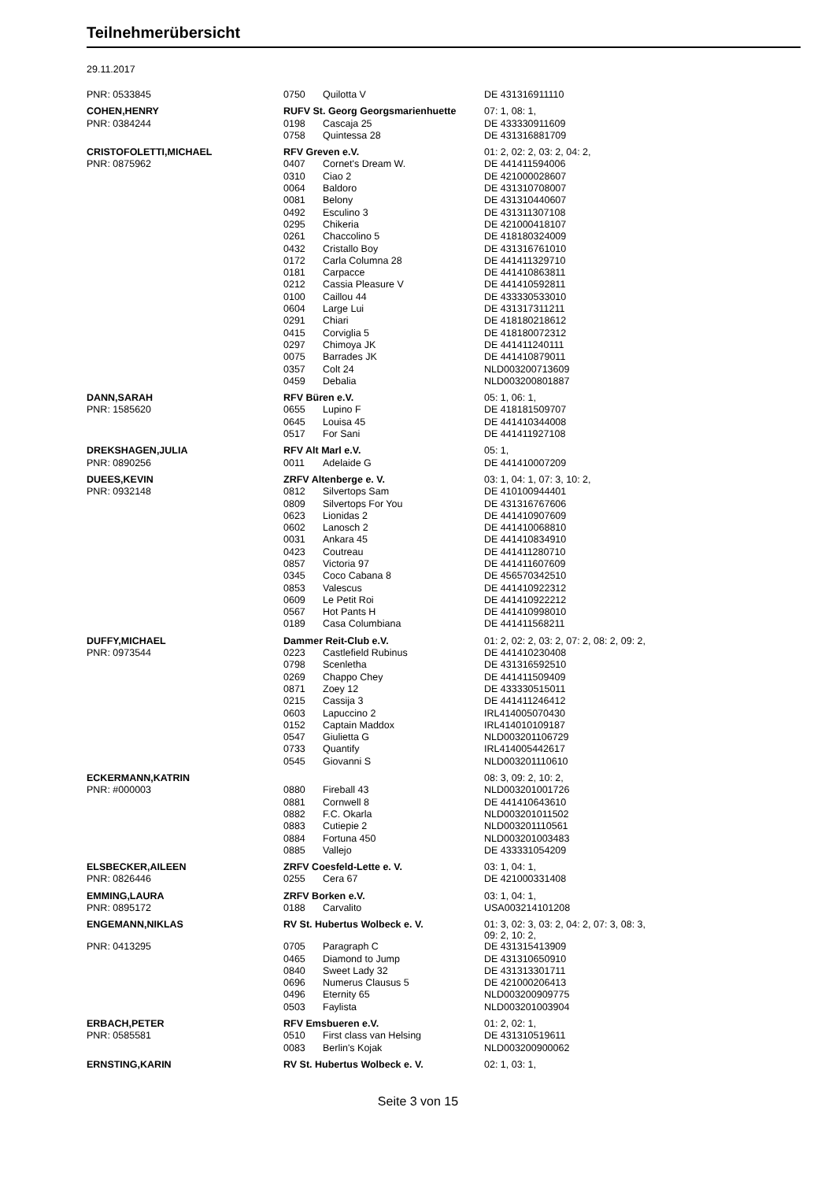Teilnehmerübersicht
29.11.2017
| PNR: 0533845 | 0750 | Quilotta V | DE 431316911110 |
| COHEN,HENRY | RUFV St. Georg Georgsmarienhuette | | 07: 1, 08: 1, |
| PNR: 0384244 | 0198 | Cascaja 25 | DE 433330911609 |
| | 0758 | Quintessa 28 | DE 431316881709 |
| CRISTOFOLETTI,MICHAEL | RFV Greven e.V. | | 01: 2, 02: 2, 03: 2, 04: 2, |
| PNR: 0875962 | 0407 | Cornet's Dream W. | DE 441411594006 |
| | 0310 | Ciao 2 | DE 421000028607 |
| | 0064 | Baldoro | DE 431310708007 |
| | 0081 | Belony | DE 431310440607 |
| | 0492 | Esculino 3 | DE 431311307108 |
| | 0295 | Chikeria | DE 421000418107 |
| | 0261 | Chaccolino 5 | DE 418180324009 |
| | 0432 | Cristallo Boy | DE 431316761010 |
| | 0172 | Carla Columna 28 | DE 441411329710 |
| | 0181 | Carpacce | DE 441410863811 |
| | 0212 | Cassia Pleasure V | DE 441410592811 |
| | 0100 | Caillou 44 | DE 433330533010 |
| | 0604 | Large Lui | DE 431317311211 |
| | 0291 | Chiari | DE 418180218612 |
| | 0415 | Corviglia 5 | DE 418180072312 |
| | 0297 | Chimoya JK | DE 441411240111 |
| | 0075 | Barrades JK | DE 441410879011 |
| | 0357 | Colt 24 | NLD003200713609 |
| | 0459 | Debalia | NLD003200801887 |
| DANN,SARAH | RFV Büren e.V. | | 05: 1, 06: 1, |
| PNR: 1585620 | 0655 | Lupino F | DE 418181509707 |
| | 0645 | Louisa 45 | DE 441410344008 |
| | 0517 | For Sani | DE 441411927108 |
| DREKSHAGEN,JULIA | RFV Alt Marl e.V. | | 05: 1, |
| PNR: 0890256 | 0011 | Adelaide G | DE 441410007209 |
| DUEES,KEVIN | ZRFV Altenberge e. V. | | 03: 1, 04: 1, 07: 3, 10: 2, |
| PNR: 0932148 | 0812 | Silvertops Sam | DE 410100944401 |
| | 0809 | Silvertops For You | DE 431316767606 |
| | 0623 | Lionidas 2 | DE 441410907609 |
| | 0602 | Lanosch 2 | DE 441410068810 |
| | 0031 | Ankara 45 | DE 441410834910 |
| | 0423 | Coutreau | DE 441411280710 |
| | 0857 | Victoria 97 | DE 441411607609 |
| | 0345 | Coco Cabana 8 | DE 456570342510 |
| | 0853 | Valescus | DE 441410922312 |
| | 0609 | Le Petit Roi | DE 441410922212 |
| | 0567 | Hot Pants H | DE 441410998010 |
| | 0189 | Casa Columbiana | DE 441411568211 |
| DUFFY,MICHAEL | Dammer Reit-Club e.V. | | 01: 2, 02: 2, 03: 2, 07: 2, 08: 2, 09: 2, |
| PNR: 0973544 | 0223 | Castlefield Rubinus | DE 441410230408 |
| | 0798 | Scenletha | DE 431316592510 |
| | 0269 | Chappo Chey | DE 441411509409 |
| | 0871 | Zoey 12 | DE 433330515011 |
| | 0215 | Cassija 3 | DE 441411246412 |
| | 0603 | Lapuccino 2 | IRL414005070430 |
| | 0152 | Captain Maddox | IRL414010109187 |
| | 0547 | Giulietta G | NLD003201106729 |
| | 0733 | Quantify | IRL414005442617 |
| | 0545 | Giovanni S | NLD003201110610 |
| ECKERMANN,KATRIN | | | 08: 3, 09: 2, 10: 2, |
| PNR: #000003 | 0880 | Fireball 43 | NLD003201001726 |
| | 0881 | Cornwell 8 | DE 441410643610 |
| | 0882 | F.C. Okarla | NLD003201011502 |
| | 0883 | Cutiepie 2 | NLD003201110561 |
| | 0884 | Fortuna 450 | NLD003201003483 |
| | 0885 | Vallejo | DE 433331054209 |
| ELSBECKER,AILEEN | ZRFV Coesfeld-Lette e. V. | | 03: 1, 04: 1, |
| PNR: 0826446 | 0255 | Cera 67 | DE 421000331408 |
| EMMING,LAURA | ZRFV Borken e.V. | | 03: 1, 04: 1, |
| PNR: 0895172 | 0188 | Carvalito | USA003214101208 |
| ENGEMANN,NIKLAS | RV St. Hubertus Wolbeck e. V. | | 01: 3, 02: 3, 03: 2, 04: 2, 07: 3, 08: 3, 09: 2, 10: 2, |
| PNR: 0413295 | 0705 | Paragraph C | DE 431315413909 |
| | 0465 | Diamond to Jump | DE 431310650910 |
| | 0840 | Sweet Lady 32 | DE 431313301711 |
| | 0696 | Numerus Clausus 5 | DE 421000206413 |
| | 0496 | Eternity 65 | NLD003200909775 |
| | 0503 | Faylista | NLD003201003904 |
| ERBACH,PETER | RFV Emsbueren e.V. | | 01: 2, 02: 1, |
| PNR: 0585581 | 0510 | First class van Helsing | DE 431310519611 |
| | 0083 | Berlin's Kojak | NLD003200900062 |
| ERNSTING,KARIN | RV St. Hubertus Wolbeck e. V. | | 02: 1, 03: 1, |
Seite 3 von 15